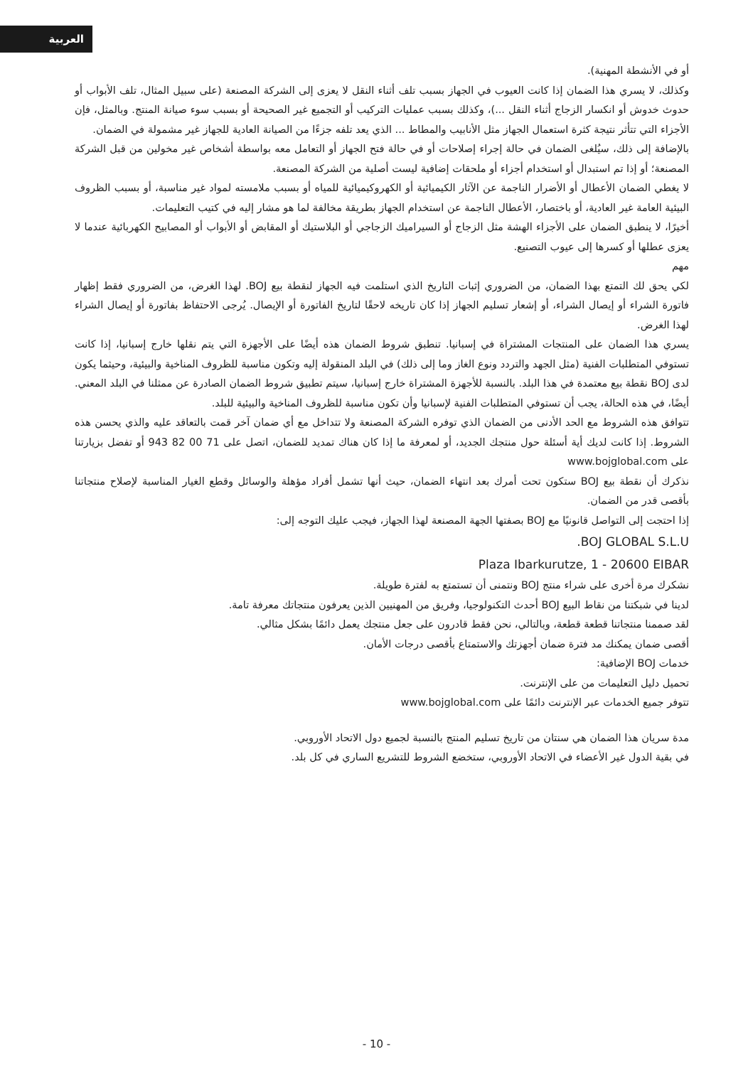العربية
أو في الأنشطة المهنية).
وكذلك، لا يسري هذا الضمان إذا كانت العيوب في الجهاز بسبب تلف أثناء النقل لا يعزى إلى الشركة المصنعة (على سبيل المثال، تلف الأبواب أو حدوث خدوش أو انكسار الزجاج أثناء النقل ...)، وكذلك بسبب عمليات التركيب أو التجميع غير الصحيحة أو بسبب سوء صيانة المنتج. وبالمثل، فإن الأجزاء التي تتأثر نتيجة كثرة استعمال الجهاز مثل الأنابيب والمطاط ... الذي يعد تلفه جزءًا من الصيانة العادية للجهاز غير مشمولة في الضمان.
بالإضافة إلى ذلك، سيُلغى الضمان في حالة إجراء إصلاحات أو في حالة فتح الجهاز أو التعامل معه بواسطة أشخاص غير مخولين من قبل الشركة المصنعة؛ أو إذا تم استبدال أو استخدام أجزاء أو ملحقات إضافية ليست أصلية من الشركة المصنعة.
لا يغطي الضمان الأعطال أو الأضرار الناجمة عن الآثار الكيميائية أو الكهروكيميائية للمياه أو بسبب ملامسته لمواد غير مناسبة، أو بسبب الظروف البيئية العامة غير العادية، أو باختصار، الأعطال الناجمة عن استخدام الجهاز بطريقة مخالفة لما هو مشار إليه في كتيب التعليمات.
أخيرًا، لا ينطبق الضمان على الأجزاء الهشة مثل الزجاج أو السيراميك الزجاجي أو البلاستيك أو المقابض أو الأبواب أو المصابيح الكهربائية عندما لا يعزى عطلها أو كسرها إلى عيوب التصنيع.
مهم
لكي يحق لك التمتع بهذا الضمان، من الضروري إثبات التاريخ الذي استلمت فيه الجهاز لنقطة بيع BOJ. لهذا الغرض، من الضروري فقط إظهار فاتورة الشراء أو إيصال الشراء، أو إشعار تسليم الجهاز إذا كان تاريخه لاحقًا لتاريخ الفاتورة أو الإيصال. يُرجى الاحتفاظ بفاتورة أو إيصال الشراء لهذا الغرض.
يسري هذا الضمان على المنتجات المشتراة في إسبانيا. تنطبق شروط الضمان هذه أيضًا على الأجهزة التي يتم نقلها خارج إسبانيا، إذا كانت تستوفي المتطلبات الفنية (مثل الجهد والتردد ونوع الغاز وما إلى ذلك) في البلد المنقولة إليه وتكون مناسبة للظروف المناخية والبيئية، وحيثما يكون لدى BOJ نقطة بيع معتمدة في هذا البلد. بالنسبة للأجهزة المشتراة خارج إسبانيا، سيتم تطبيق شروط الضمان الصادرة عن ممثلنا في البلد المعني. أيضًا، في هذه الحالة، يجب أن تستوفي المتطلبات الفنية لإسبانيا وأن تكون مناسبة للظروف المناخية والبيئية للبلد.
تتوافق هذه الشروط مع الحد الأدنى من الضمان الذي توفره الشركة المصنعة ولا تتداخل مع أي ضمان آخر قمت بالتعاقد عليه والذي يحسن هذه الشروط. إذا كانت لديك أية أسئلة حول منتجك الجديد، أو لمعرفة ما إذا كان هناك تمديد للضمان، اتصل على 71 00 82 943 أو تفضل بزيارتنا على www.bojglobal.com
نذكرك أن نقطة بيع BOJ ستكون تحت أمرك بعد انتهاء الضمان، حيث أنها تشمل أفراد مؤهلة والوسائل وقطع الغيار المناسبة لإصلاح منتجاتنا بأقصى قدر من الضمان.
إذا احتجت إلى التواصل قانونيًا مع BOJ بصفتها الجهة المصنعة لهذا الجهاز، فيجب عليك التوجه إلى:
BOJ GLOBAL S.L.U.
Plaza Ibarkurutze, 1 - 20600 EIBAR
نشكرك مرة أخرى على شراء منتج BOJ ونتمنى أن تستمتع به لفترة طويلة.
لدينا في شبكتنا من نقاط البيع BOJ أحدث التكنولوجيا، وفريق من المهنيين الذين يعرفون منتجاتك معرفة تامة.
لقد صممنا منتجاتنا قطعة قطعة، وبالتالي، نحن فقط قادرون على جعل منتجك يعمل دائمًا بشكل مثالي.
أقصى ضمان يمكنك مد فترة ضمان أجهزتك والاستمتاع بأقصى درجات الأمان.
خدمات BOJ الإضافية:
تحميل دليل التعليمات من على الإنترنت.
تتوفر جميع الخدمات عبر الإنترنت دائمًا على www.bojglobal.com
مدة سريان هذا الضمان هي سنتان من تاريخ تسليم المنتج بالنسبة لجميع دول الاتحاد الأوروبي.
في بقية الدول غير الأعضاء في الاتحاد الأوروبي، ستخضع الشروط للتشريع الساري في كل بلد.
- 10 -